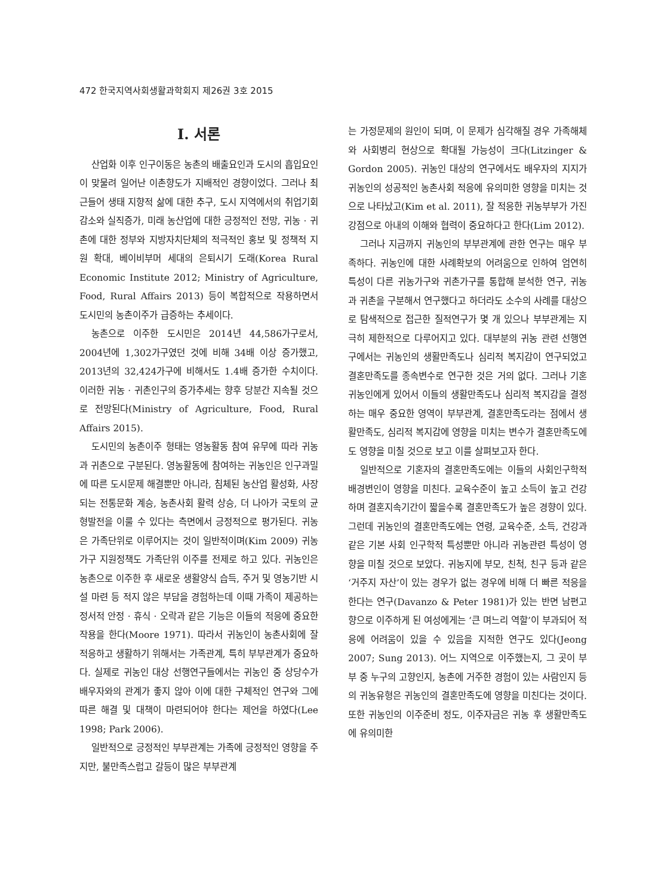472 한국지역사회생활과학회지 제26권 3호 2015
I. 서론
산업화 이후 인구이동은 농촌의 배출요인과 도시의 흡입요인이 맞물려 일어난 이촌향도가 지배적인 경향이었다. 그러나 최근들어 생태 지향적 삶에 대한 추구, 도시 지역에서의 취업기회 감소와 실직증가, 미래 농산업에 대한 긍정적인 전망, 귀농 · 귀촌에 대한 정부와 지방자치단체의 적극적인 홍보 및 정책적 지원 확대, 베이비부머 세대의 은퇴시기 도래(Korea Rural Economic Institute 2012; Ministry of Agriculture, Food, Rural Affairs 2013) 등이 복합적으로 작용하면서 도시민의 농촌이주가 급증하는 추세이다.
농촌으로 이주한 도시민은 2014년 44,586가구로서, 2004년에 1,302가구였던 것에 비해 34배 이상 증가했고, 2013년의 32,424가구에 비해서도 1.4배 증가한 수치이다. 이러한 귀농 · 귀촌인구의 증가추세는 향후 당분간 지속될 것으로 전망된다(Ministry of Agriculture, Food, Rural Affairs 2015).
도시민의 농촌이주 형태는 영농활동 참여 유무에 따라 귀농과 귀촌으로 구분된다. 영농활동에 참여하는 귀농인은 인구과밀에 따른 도시문제 해결뿐만 아니라, 침체된 농산업 활성화, 사장되는 전통문화 계승, 농촌사회 활력 상승, 더 나아가 국토의 균형발전을 이룰 수 있다는 측면에서 긍정적으로 평가된다. 귀농은 가족단위로 이루어지는 것이 일반적이며(Kim 2009) 귀농가구 지원정책도 가족단위 이주를 전제로 하고 있다. 귀농인은 농촌으로 이주한 후 새로운 생활양식 습득, 주거 및 영농기반 시설 마련 등 적지 않은 부담을 경험하는데 이때 가족이 제공하는 정서적 안정 · 휴식 · 오락과 같은 기능은 이들의 적응에 중요한 작용을 한다(Moore 1971). 따라서 귀농인이 농촌사회에 잘 적응하고 생활하기 위해서는 가족관계, 특히 부부관계가 중요하다. 실제로 귀농인 대상 선행연구들에서는 귀농인 중 상당수가 배우자와의 관계가 좋지 않아 이에 대한 구체적인 연구와 그에 따른 해결 및 대책이 마련되어야 한다는 제언을 하였다(Lee 1998; Park 2006).
일반적으로 긍정적인 부부관계는 가족에 긍정적인 영향을 주지만, 불만족스럽고 갈등이 많은 부부관계
는 가정문제의 원인이 되며, 이 문제가 심각해질 경우 가족해체와 사회병리 현상으로 확대될 가능성이 크다(Litzinger & Gordon 2005). 귀농인 대상의 연구에서도 배우자의 지지가 귀농인의 성공적인 농촌사회 적응에 유의미한 영향을 미치는 것으로 나타났고(Kim et al. 2011), 잘 적응한 귀농부부가 가진 강점으로 아내의 이해와 협력이 중요하다고 한다(Lim 2012).
그러나 지금까지 귀농인의 부부관계에 관한 연구는 매우 부족하다. 귀농인에 대한 사례확보의 어려움으로 인하여 엄연히 특성이 다른 귀농가구와 귀촌가구를 통합해 분석한 연구, 귀농과 귀촌을 구분해서 연구했다고 하더라도 소수의 사례를 대상으로 탐색적으로 접근한 질적연구가 몇 개 있으나 부부관계는 지극히 제한적으로 다루어지고 있다. 대부분의 귀농 관련 선행연구에서는 귀농인의 생활만족도나 심리적 복지감이 연구되었고 결혼만족도를 종속변수로 연구한 것은 거의 없다. 그러나 기혼 귀농인에게 있어서 이들의 생활만족도나 심리적 복지감을 결정하는 매우 중요한 영역이 부부관계, 결혼만족도라는 점에서 생활만족도, 심리적 복지감에 영향을 미치는 변수가 결혼만족도에도 영향을 미칠 것으로 보고 이를 살펴보고자 한다.
일반적으로 기혼자의 결혼만족도에는 이들의 사회인구학적 배경변인이 영향을 미친다. 교육수준이 높고 소득이 높고 건강하며 결혼지속기간이 짧을수록 결혼만족도가 높은 경향이 있다. 그런데 귀농인의 결혼만족도에는 연령, 교육수준, 소득, 건강과 같은 기본 사회 인구학적 특성뿐만 아니라 귀농관련 특성이 영향을 미칠 것으로 보았다. 귀농지에 부모, 친척, 친구 등과 같은 ‘거주지 자산’이 있는 경우가 없는 경우에 비해 더 빠른 적응을 한다는 연구(Davanzo & Peter 1981)가 있는 반면 남편고향으로 이주하게 된 여성에게는 ‘큰 며느리 역할’이 부과되어 적응에 어려움이 있을 수 있음을 지적한 연구도 있다(Jeong 2007; Sung 2013). 어느 지역으로 이주했는지, 그 곳이 부부 중 누구의 고향인지, 농촌에 거주한 경험이 있는 사람인지 등의 귀농유형은 귀농인의 결혼만족도에 영향을 미친다는 것이다. 또한 귀농인의 이주준비 정도, 이주자금은 귀농 후 생활만족도에 유의미한